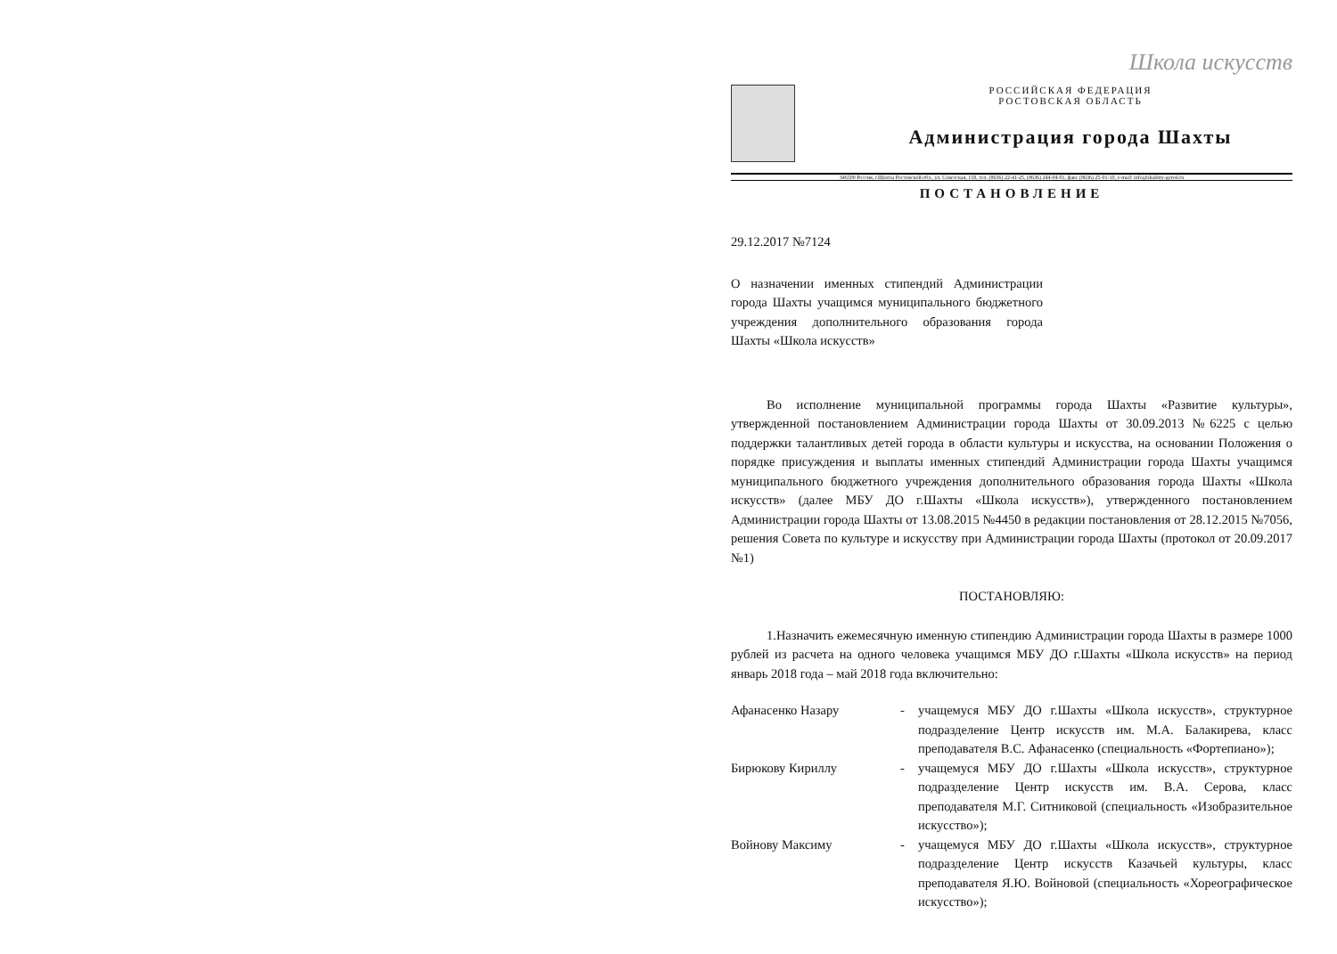Школа искусств
РОССИЙСКАЯ ФЕДЕРАЦИЯ
РОСТОВСКАЯ ОБЛАСТЬ
Администрация города Шахты
346500 Россия, г.Шахты Ростовской обл., ул. Советская, 158, тел. (8636) 22-41-25, (8636) 244-04-01, факс (8636) 25-01-10, e-mail: info@shakhty-gorod.ru
ПОСТАНОВЛЕНИЕ
29.12.2017 №7124
О назначении именных стипендий Администрации города Шахты учащимся муниципального бюджетного учреждения дополнительного образования города Шахты «Школа искусств»
Во исполнение муниципальной программы города Шахты «Развитие культуры», утвержденной постановлением Администрации города Шахты от 30.09.2013 №6225 с целью поддержки талантливых детей города в области культуры и искусства, на основании Положения о порядке присуждения и выплаты именных стипендий Администрации города Шахты учащимся муниципального бюджетного учреждения дополнительного образования города Шахты «Школа искусств» (далее МБУ ДО г.Шахты «Школа искусств»), утвержденного постановлением Администрации города Шахты от 13.08.2015 №4450 в редакции постановления от 28.12.2015 №7056, решения Совета по культуре и искусству при Администрации города Шахты (протокол от 20.09.2017 №1)
ПОСТАНОВЛЯЮ:
1.Назначить ежемесячную именную стипендию Администрации города Шахты в размере 1000 рублей из расчета на одного человека учащимся МБУ ДО г.Шахты «Школа искусств» на период январь 2018 года – май 2018 года включительно:
Афанасенко Назару - учащемуся МБУ ДО г.Шахты «Школа искусств», структурное подразделение Центр искусств им. М.А. Балакирева, класс преподавателя В.С. Афанасенко (специальность «Фортепиано»);
Бирюкову Кириллу - учащемуся МБУ ДО г.Шахты «Школа искусств», структурное подразделение Центр искусств им. В.А. Серова, класс преподавателя М.Г. Ситниковой (специальность «Изобразительное искусство»);
Войнову Максиму - учащемуся МБУ ДО г.Шахты «Школа искусств», структурное подразделение Центр искусств Казачьей культуры, класс преподавателя Я.Ю. Войновой (специальность «Хореографическое искусство»);